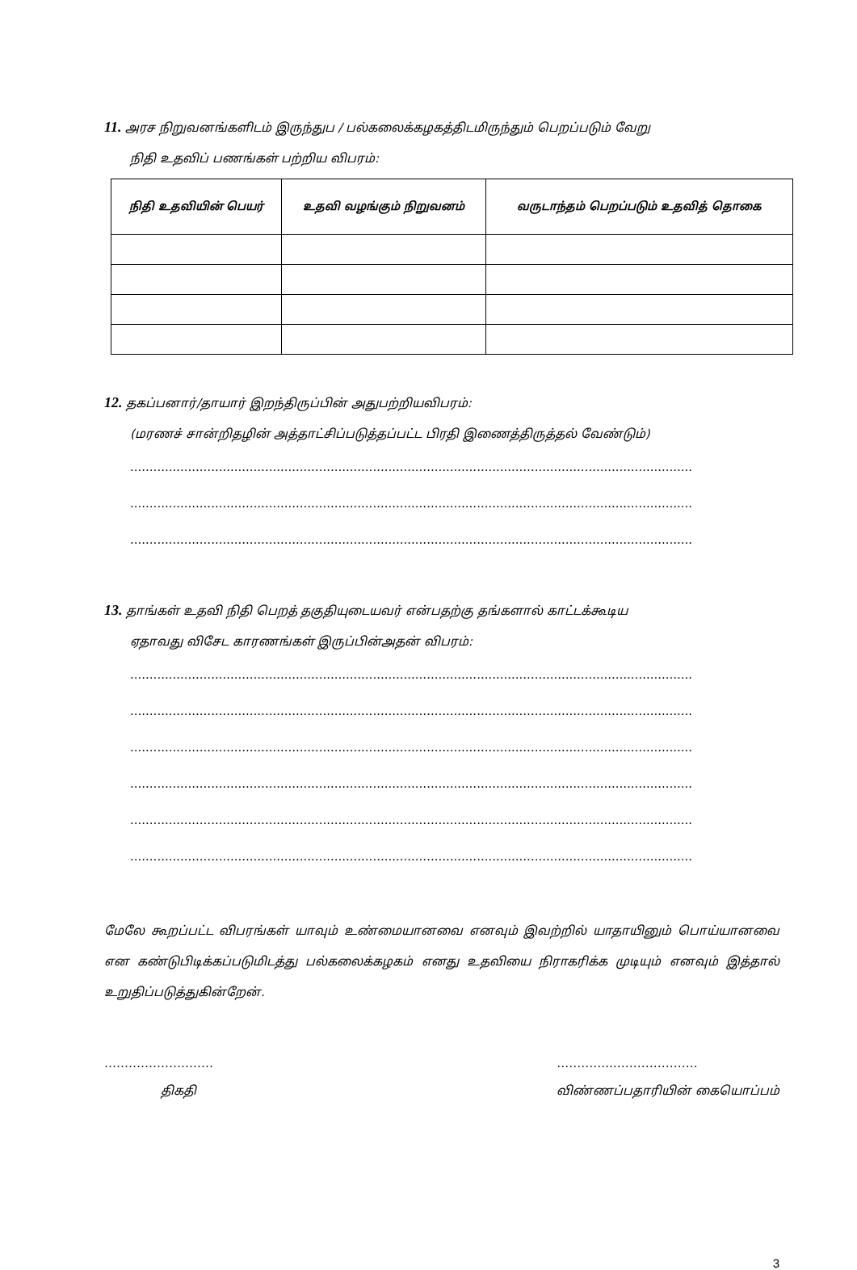11. அரச நிறுவனங்களிடம் இருந்துப / பல்கலைக்கழகத்திடமிருந்தும் பெறப்படும் வேறு
நிதி உதவிப் பணங்கள் பற்றிய விபரம்:
| நிதி உதவியின் பெயர் | உதவி வழங்கும் நிறுவனம் | வருடாந்தம் பெறப்படும் உதவித் தொகை |
| --- | --- | --- |
12. தகப்பனார்/தாயார் இறந்திருப்பின் அதுபற்றியவிபரம்:
(மரணச் சான்றிதழின் அத்தாட்சிப்படுத்தப்பட்ட பிரதி இணைத்திருத்தல் வேண்டும்)
..................................................................................................................................................
..................................................................................................................................................
..................................................................................................................................................
13. தாங்கள் உதவி நிதி பெறத் தகுதியுடையவர் என்பதற்கு தங்களால் காட்டக்கூடிய
ஏதாவது விசேட காரணங்கள் இருப்பின்அதன் விபரம்:
..................................................................................................................................................
..................................................................................................................................................
..................................................................................................................................................
..................................................................................................................................................
..................................................................................................................................................
..................................................................................................................................................
மேலே கூறப்பட்ட விபரங்கள் யாவும் உண்மையானவை எனவும் இவற்றில் யாதாயினும் பொய்யானவை என கண்டுபிடிக்கப்படுமிடத்து பல்கலைக்கழகம் எனது உதவியை நிராகரிக்க முடியும் எனவும் இத்தால் உறுதிப்படுத்துகின்றேன்.
………………………
திகதி
…………..…………………
விண்ணப்பதாரியின் கையொப்பம்
3